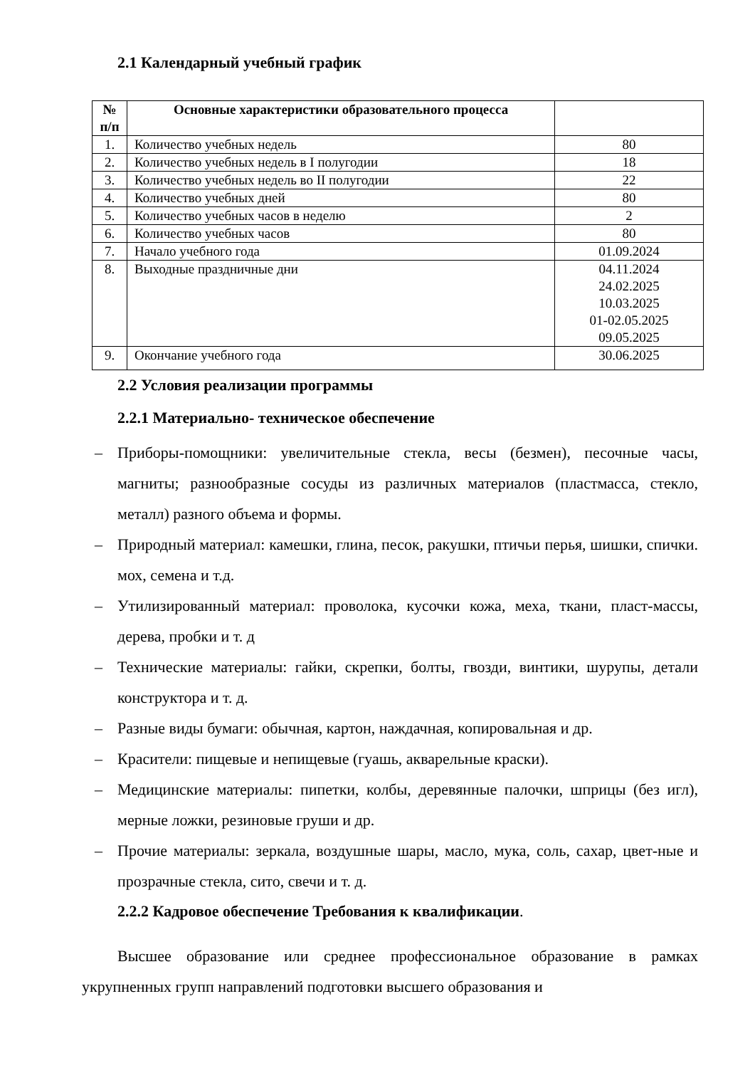2.1 Календарный учебный график
| № п/п | Основные характеристики образовательного процесса | |
| --- | --- | --- |
| 1. | Количество учебных недель | 80 |
| 2. | Количество учебных недель в I полугодии | 18 |
| 3. | Количество учебных недель во II полугодии | 22 |
| 4. | Количество учебных дней | 80 |
| 5. | Количество учебных часов в неделю | 2 |
| 6. | Количество учебных часов | 80 |
| 7. | Начало учебного года | 01.09.2024 |
| 8. | Выходные праздничные дни | 04.11.2024 24.02.2025 10.03.2025 01-02.05.2025 09.05.2025 |
| 9. | Окончание учебного года | 30.06.2025 |
2.2 Условия реализации программы
2.2.1 Материально- техническое обеспечение
– Приборы-помощники: увеличительные стекла, весы (безмен), песочные часы, магниты; разнообразные сосуды из различных материалов (пластмасса, стекло, металл) разного объема и формы.
– Природный материал: камешки, глина, песок, ракушки, птичьи перья, шишки, спички. мох, семена и т.д.
– Утилизированный материал: проволока, кусочки кожа, меха, ткани, пласт-массы, дерева, пробки и т. д
– Технические материалы: гайки, скрепки, болты, гвозди, винтики, шурупы, детали конструктора и т. д.
– Разные виды бумаги: обычная, картон, наждачная, копировальная и др.
– Красители: пищевые и непищевые (гуашь, акварельные краски).
– Медицинские материалы: пипетки, колбы, деревянные палочки, шприцы (без игл), мерные ложки, резиновые груши и др.
– Прочие материалы: зеркала, воздушные шары, масло, мука, соль, сахар, цвет-ные и прозрачные стекла, сито, свечи и т. д.
2.2.2 Кадровое обеспечение Требования к квалификации.
Высшее образование или среднее профессиональное образование в рамках укрупненных групп направлений подготовки высшего образования и